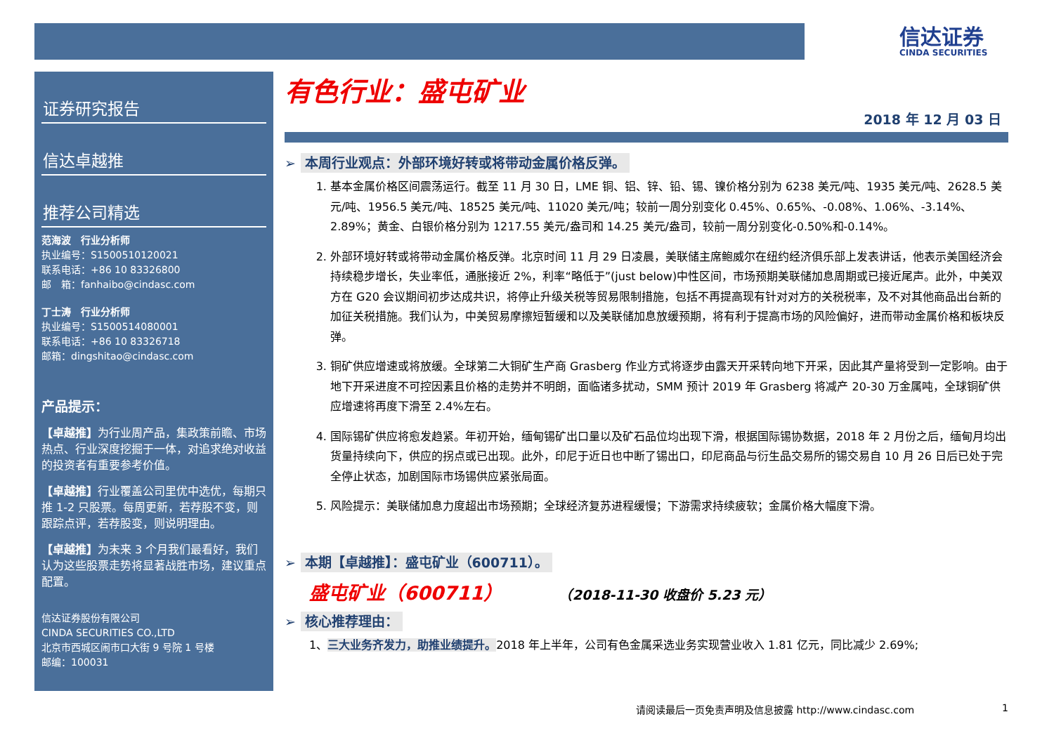信达证券
CINDA SECURITIES
证券研究报告
信达卓越推
推荐公司精选
范海波　行业分析师
执业编号：S1500510120021
联系电话：+86 10 83326800
邮　箱：fanhaibo@cindasc.com
丁士涛　行业分析师
执业编号：S1500514080001
联系电话：+86 10 83326718
邮箱：dingshitao@cindasc.com
产品提示：
【卓越推】为行业周产品，集政策前瞻、市场热点、行业深度挖掘于一体，对追求绝对收益的投资者有重要参考价值。
【卓越推】行业覆盖公司里优中选优，每期只推 1-2 只股票。每周更新，若荐股不变，则跟踪点评，若荐股变，则说明理由。
【卓越推】为未来 3 个月我们最看好，我们认为这些股票走势将显著战胜市场，建议重点配置。
信达证券股份有限公司
CINDA SECURITIES CO.,LTD
北京市西城区闹市口大街 9 号院 1 号楼
邮编：100031
有色行业：盛屯矿业
2018 年 12 月 03 日
➢ 本周行业观点：外部环境好转或将带动金属价格反弹。
1. 基本金属价格区间震荡运行。截至 11 月 30 日，LME 铜、铝、锌、铅、锡、镍价格分别为 6238 美元/吨、1935 美元/吨、2628.5 美元/吨、1956.5 美元/吨、18525 美元/吨、11020 美元/吨；较前一周分别变化 0.45%、0.65%、-0.08%、1.06%、-3.14%、2.89%；黄金、白银价格分别为 1217.55 美元/盎司和 14.25 美元/盎司，较前一周分别变化-0.50%和-0.14%。
2. 外部环境好转或将带动金属价格反弹。北京时间 11 月 29 日凌晨，美联储主席鲍威尔在纽约经济俱乐部上发表讲话，他表示美国经济会持续稳步增长，失业率低，通胀接近 2%，利率“略低于”(just below)中性区间，市场预期美联储加息周期或已接近尾声。此外，中美双方在 G20 会议期间初步达成共识，将停止升级关税等贸易限制措施，包括不再提高现有针对对方的关税税率，及不对其他商品出台新的加征关税措施。我们认为，中美贸易摩擦短暂缓和以及美联储加息放缓预期，将有利于提高市场的风险偏好，进而带动金属价格和板块反弹。
3. 铜矿供应增速或将放缓。全球第二大铜矿生产商 Grasberg 作业方式将逐步由露天开采转向地下开采，因此其产量将受到一定影响。由于地下开采进度不可控因素且价格的走势并不明朗，面临诸多扰动，SMM 预计 2019 年 Grasberg 将减产 20-30 万金属吨，全球铜矿供应增速将再度下滑至 2.4%左右。
4. 国际锡矿供应将愈发趋紧。年初开始，缅甸锡矿出口量以及矿石品位均出现下滑，根据国际锡协数据，2018 年 2 月份之后，缅甸月均出货量持续向下，供应的拐点或已出现。此外，印尼于近日也中断了锡出口，印尼商品与衍生品交易所的锡交易自 10 月 26 日后已处于完全停止状态，加剧国际市场锡供应紧张局面。
5. 风险提示：美联储加息力度超出市场预期；全球经济复苏进程缓慢；下游需求持续疲软；金属价格大幅度下滑。
➢ 本期【卓越推】：盛屯矿业（600711）。
盛屯矿业（600711） （2018-11-30 收盘价 5.23 元）
➢ 核心推荐理由：
1、三大业务齐发力，助推业绩提升。2018 年上半年，公司有色金属采选业务实现营业收入 1.81 亿元，同比减少 2.69%;
请阅读最后一页免责声明及信息披露 http://www.cindasc.com 1